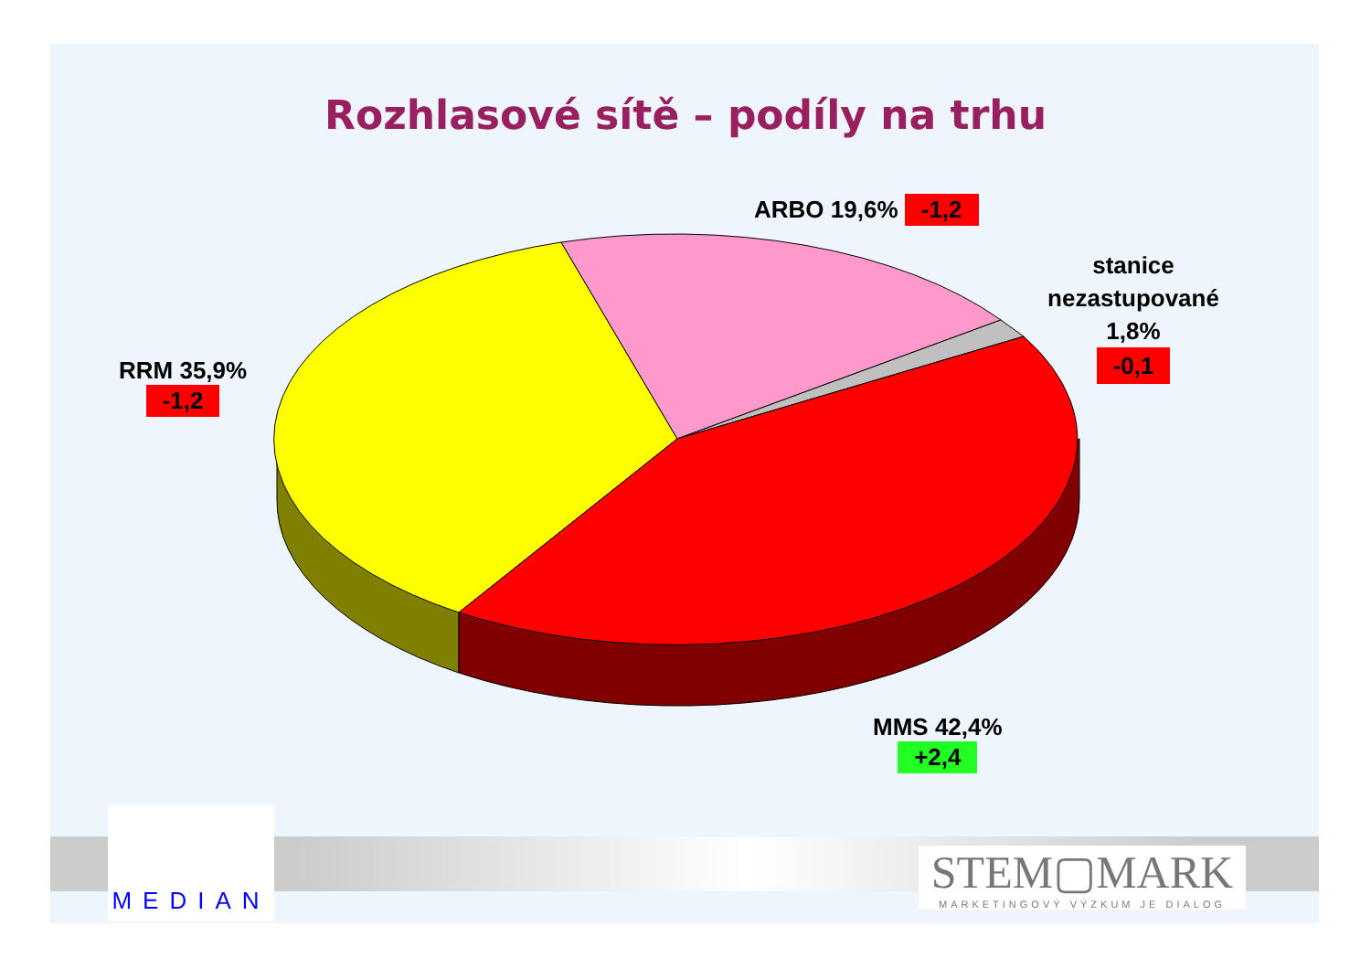Rozhlasové sítě – podíly na trhu
ARBO 19,6% -1,2
stanice nezastupované 1,8%
-0,1
RRM 35,9%
-1,2
MMS 42,4%
+2,4
MEDIAN
STEM▢MARK
MARKETINGOVÝ VÝZKUM JE DIALOG